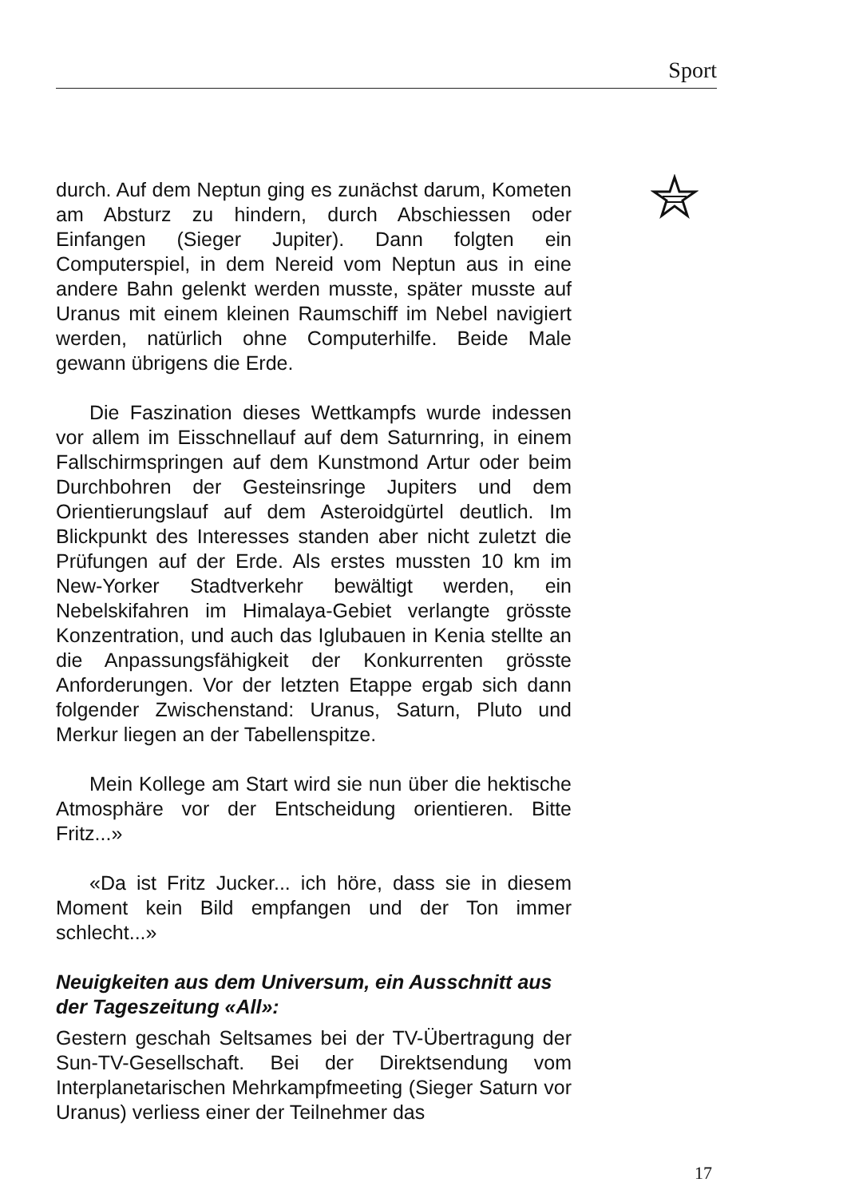Sport
durch. Auf dem Neptun ging es zunächst darum, Kometen am Absturz zu hindern, durch Abschiessen oder Einfangen (Sieger Jupiter). Dann folgten ein Computerspiel, in dem Nereid vom Neptun aus in eine andere Bahn gelenkt werden musste, später musste auf Uranus mit einem kleinen Raumschiff im Nebel navigiert werden, natürlich ohne Computerhilfe. Beide Male gewann übrigens die Erde.
Die Faszination dieses Wettkampfs wurde indessen vor allem im Eisschnellauf auf dem Saturnring, in einem Fallschirmspringen auf dem Kunstmond Artur oder beim Durchbohren der Gesteinsringe Jupiters und dem Orientierungslauf auf dem Asteroidgürtel deutlich. Im Blickpunkt des Interesses standen aber nicht zuletzt die Prüfungen auf der Erde. Als erstes mussten 10 km im New-Yorker Stadtverkehr bewältigt werden, ein Nebelskifahren im Himalaya-Gebiet verlangte grösste Konzentration, und auch das Iglubauen in Kenia stellte an die Anpassungsfähigkeit der Konkurrenten grösste Anforderungen. Vor der letzten Etappe ergab sich dann folgender Zwischenstand: Uranus, Saturn, Pluto und Merkur liegen an der Tabellenspitze.
Mein Kollege am Start wird sie nun über die hektische Atmosphäre vor der Entscheidung orientieren. Bitte Fritz...»
«Da ist Fritz Jucker... ich höre, dass sie in diesem Moment kein Bild empfangen und der Ton immer schlecht...»
Neuigkeiten aus dem Universum, ein Ausschnitt aus der Tageszeitung «All»:
Gestern geschah Seltsames bei der TV-Übertragung der Sun-TV-Gesellschaft. Bei der Direktsendung vom Interplanetarischen Mehrkampfmeeting (Sieger Saturn vor Uranus) verliess einer der Teilnehmer das
17